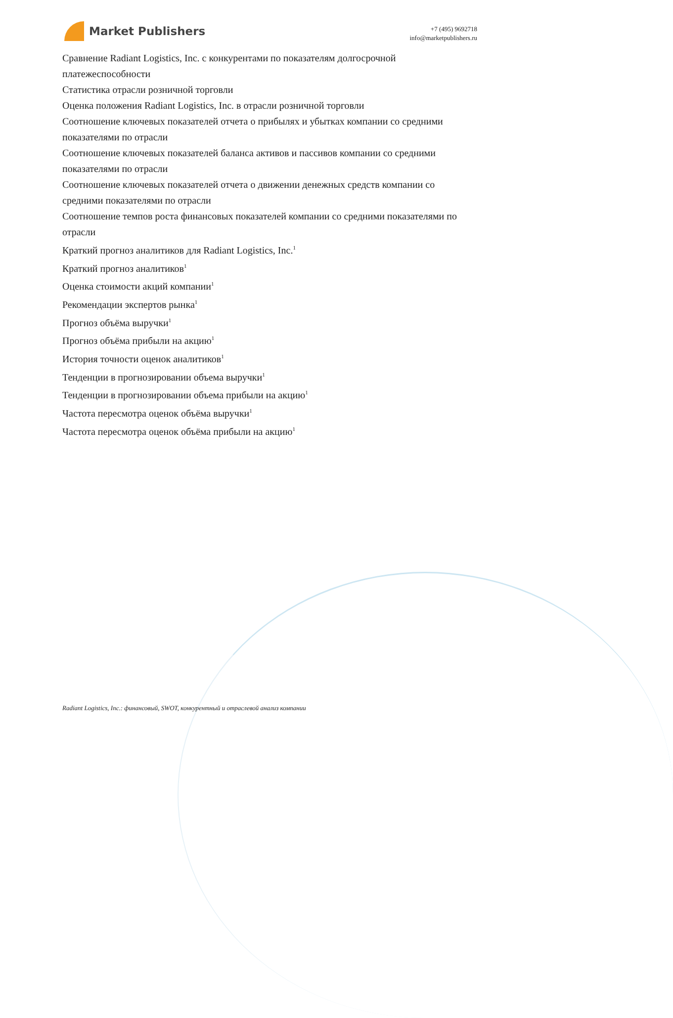Market Publishers
+7 (495) 9692718
info@marketpublishers.ru
Сравнение Radiant Logistics, Inc. с конкурентами по показателям долгосрочной платежеспособности
Статистика отрасли розничной торговли
Оценка положения Radiant Logistics, Inc. в отрасли розничной торговли
Соотношение ключевых показателей отчета о прибылях и убытках компании со средними показателями по отрасли
Соотношение ключевых показателей баланса активов и пассивов компании со средними показателями по отрасли
Соотношение ключевых показателей отчета о движении денежных средств компании со средними показателями по отрасли
Соотношение темпов роста финансовых показателей компании со средними показателями по отрасли
Краткий прогноз аналитиков для Radiant Logistics, Inc.<sup>1</sup>
Краткий прогноз аналитиков<sup>1</sup>
Оценка стоимости акций компании<sup>1</sup>
Рекомендации экспертов рынка<sup>1</sup>
Прогноз объёма выручки<sup>1</sup>
Прогноз объёма прибыли на акцию<sup>1</sup>
История точности оценок аналитиков<sup>1</sup>
Тенденции в прогнозировании объема выручки<sup>1</sup>
Тенденции в прогнозировании объема прибыли на акцию<sup>1</sup>
Частота пересмотра оценок объёма выручки<sup>1</sup>
Частота пересмотра оценок объёма прибыли на акцию<sup>1</sup>
Radiant Logistics, Inc.: финансовый, SWOT, конкурентный и отраслевой анализ компании